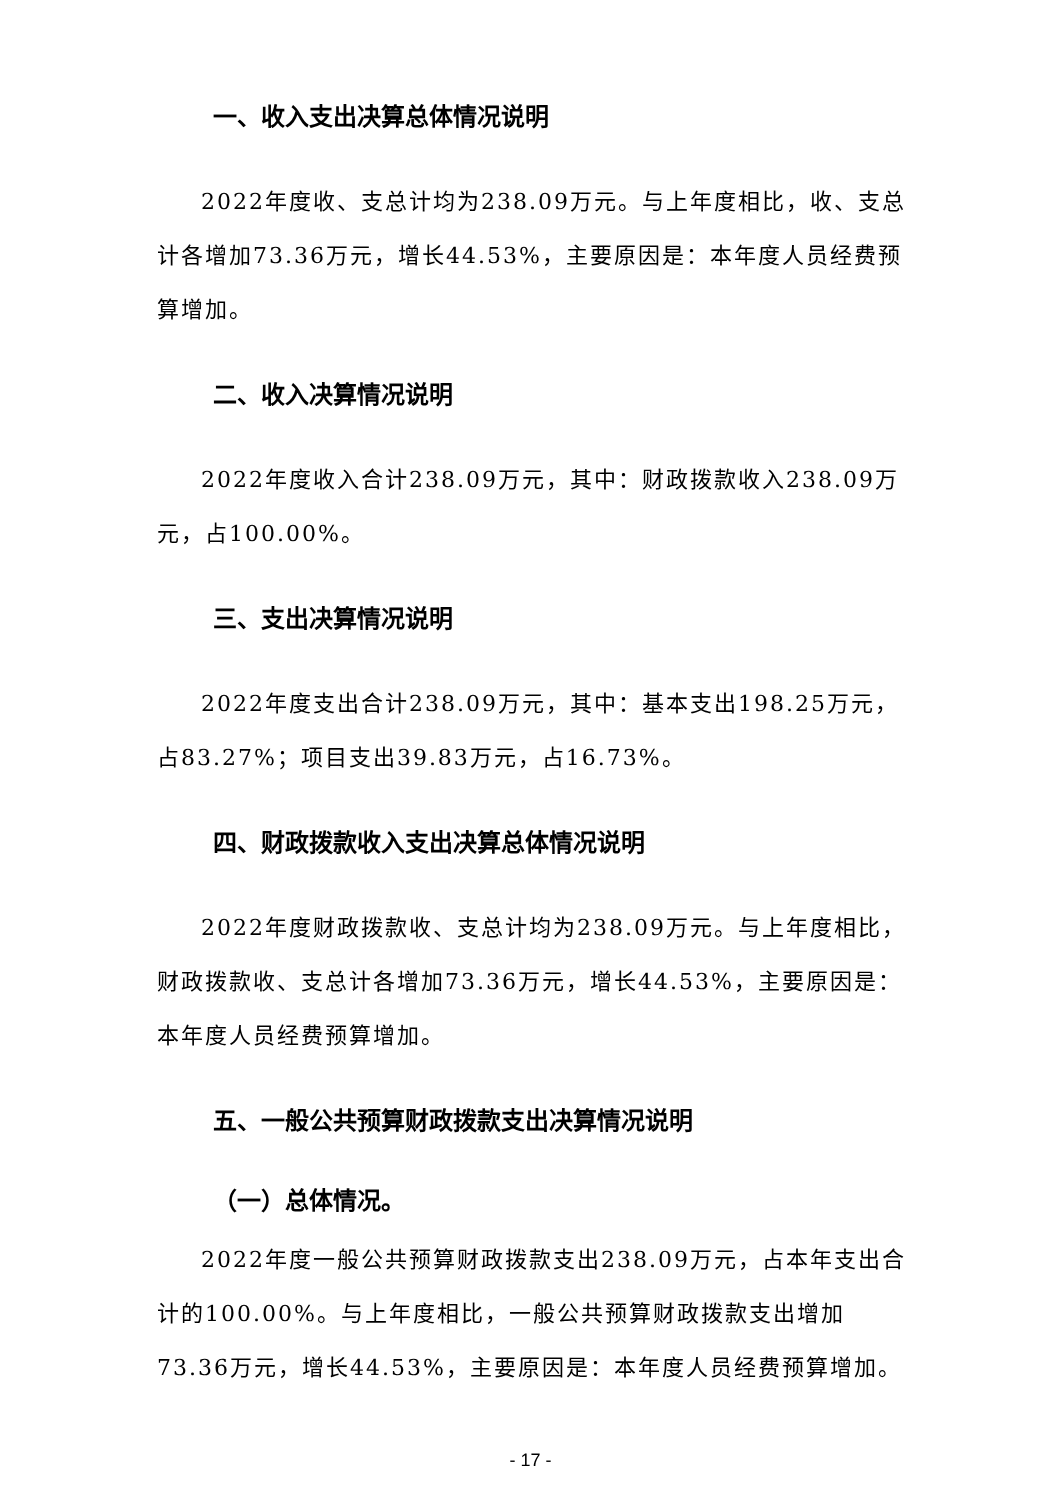一、收入支出决算总体情况说明
2022年度收、支总计均为238.09万元。与上年度相比，收、支总计各增加73.36万元，增长44.53%，主要原因是：本年度人员经费预算增加。
二、收入决算情况说明
2022年度收入合计238.09万元，其中：财政拨款收入238.09万元，占100.00%。
三、支出决算情况说明
2022年度支出合计238.09万元，其中：基本支出198.25万元，占83.27%；项目支出39.83万元，占16.73%。
四、财政拨款收入支出决算总体情况说明
2022年度财政拨款收、支总计均为238.09万元。与上年度相比，财政拨款收、支总计各增加73.36万元，增长44.53%，主要原因是：本年度人员经费预算增加。
五、一般公共预算财政拨款支出决算情况说明
（一）总体情况。
2022年度一般公共预算财政拨款支出238.09万元，占本年支出合计的100.00%。与上年度相比，一般公共预算财政拨款支出增加73.36万元，增长44.53%，主要原因是：本年度人员经费预算增加。
- 17 -